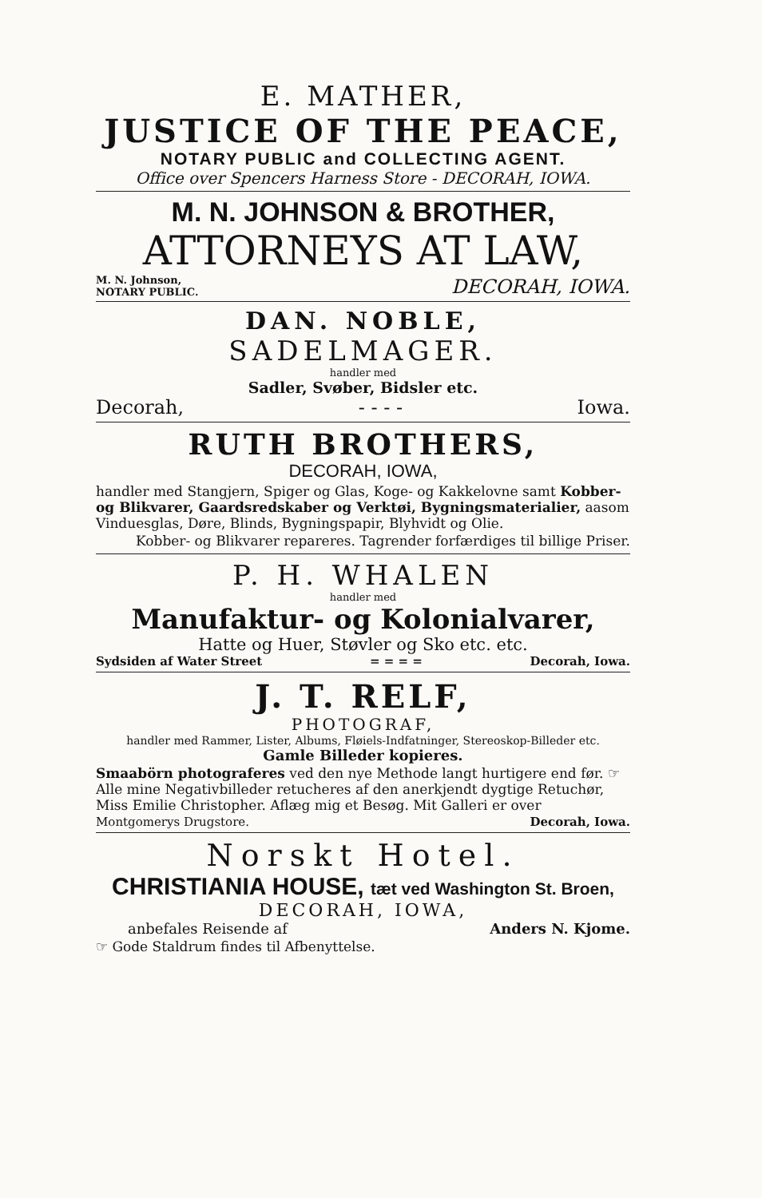E. MATHER,
JUSTICE OF THE PEACE,
NOTARY PUBLIC and COLLECTING AGENT.
Office over Spencers Harness Store - DECORAH, IOWA.
M. N. JOHNSON & BROTHER,
ATTORNEYS AT LAW,
M. N. Johnson,
NOTARY PUBLIC. DECORAH, IOWA.
DAN. NOBLE,
SADELMAGER.
handler med
Sadler, Svøber, Bidsler etc.
Decorah, - - - - Iowa.
RUTH BROTHERS,
DECORAH, IOWA,
handler med Stangjern, Spiger og Glas, Koge- og Kakkelovne samt Kobber- og Blikvarer, Gaardsredskaber og Verktøi, Bygningsmaterialier, aasom Vinduesglas, Døre, Blinds, Bygningspapir, Blyhvidt og Olie.
Kobber- og Blikvarer repareres. Tagrender forfærdiges til billige Priser.
P. H. WHALEN
handler med
Manufaktur- og Kolonialvarer,
Hatte og Huer, Støvler og Sko etc. etc.
Sydsiden af Water Street = = = = Decorah, Iowa.
J. T. RELF,
PHOTOGRAF,
handler med Rammer, Lister, Albums, Fløiels-Indfatninger, Stereoskop-Billeder etc.
Gamle Billeder kopieres.
Smaabörn photograferes ved den nye Methode langt hurtigere end før. ☞ Alle mine Negativbilleder retucheres af den anerkjendt dygtige Retuchør, Miss Emilie Christopher. Aflæg mig et Besøg. Mit Galleri er over
Montgomerys Drugstore. Decorah, Iowa.
Norskt Hotel.
CHRISTIANIA HOUSE, tæt ved Washington St. Broen,
DECORAH, IOWA,
anbefales Reisende af Anders N. Kjome.
☞ Gode Staldrum findes til Afbenyttelse.